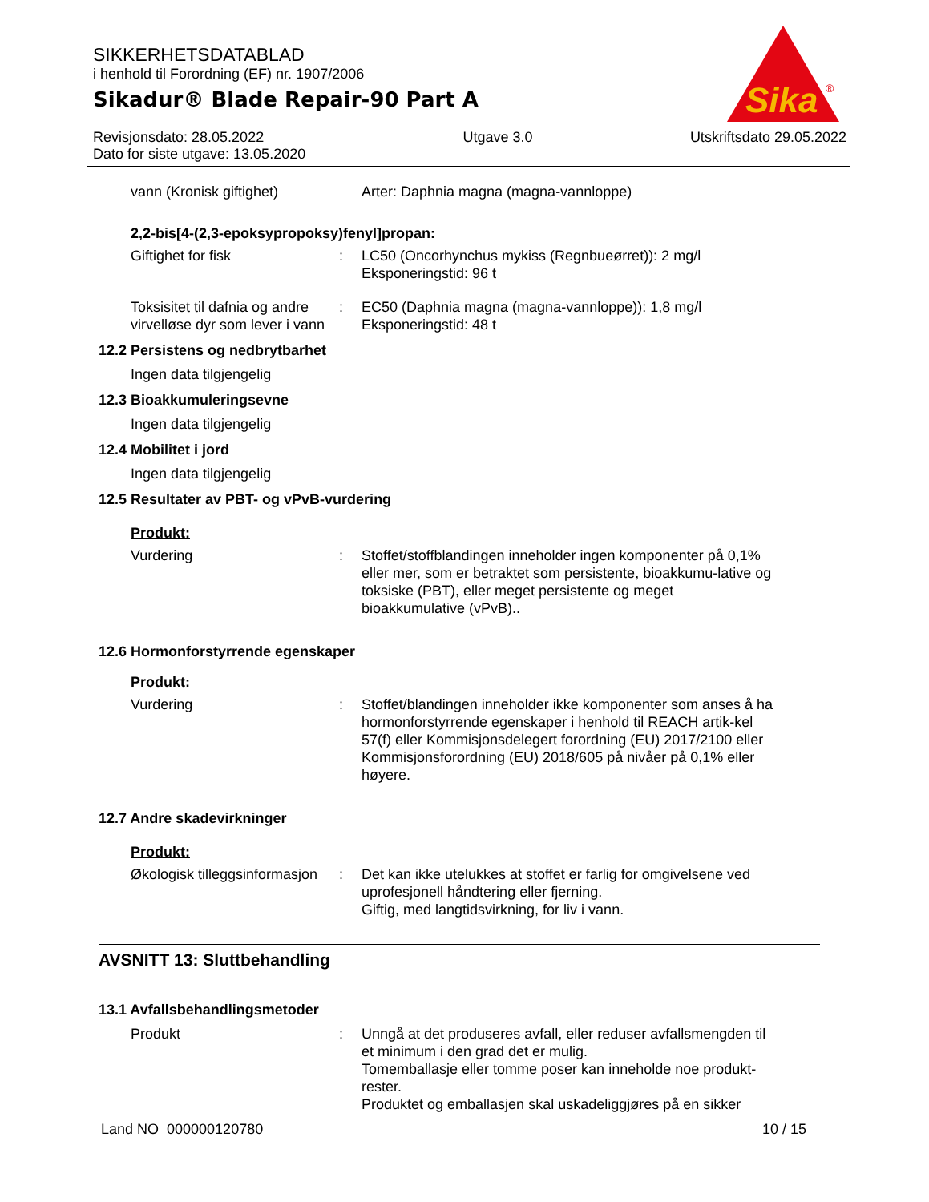SIKKERHETSDATABLAD
i henhold til Forordning (EF) nr. 1907/2006
Sikadur® Blade Repair-90 Part A
Revisjonsdato: 28.05.2022
Dato for siste utgave: 13.05.2020
Utgave 3.0 Utskriftsdato 29.05.2022
Sika
®
vann (Kronisk giftighet) Arter: Daphnia magna (magna-vannloppe)
2,2-bis[4-(2,3-epoksypropoksy)fenyl]propan:
Giftighet for fisk : LC50 (Oncorhynchus mykiss (Regnbueørret)): 2 mg/l
Eksponeringstid: 96 t
Toksisitet til dafnia og andre virvelløse dyr som lever i vann
: EC50 (Daphnia magna (magna-vannloppe)): 1,8 mg/l
Eksponeringstid: 48 t
12.2 Persistens og nedbrytbarhet
Ingen data tilgjengelig
12.3 Bioakkumuleringsevne
Ingen data tilgjengelig
12.4 Mobilitet i jord
Ingen data tilgjengelig
12.5 Resultater av PBT- og vPvB-vurdering
Produkt:
Vurdering : Stoffet/stoffblandingen inneholder ingen komponenter på 0,1% eller mer, som er betraktet som persistente, bioakkumu-lative og toksiske (PBT), eller meget persistente og meget bioakkumulative (vPvB)..
12.6 Hormonforstyrrende egenskaper
Produkt:
Vurdering : Stoffet/blandingen inneholder ikke komponenter som anses å ha hormonforstyrrende egenskaper i henhold til REACH artik-kel 57(f) eller Kommisjonsdelegert forordning (EU) 2017/2100 eller Kommisjonsforordning (EU) 2018/605 på nivåer på 0,1% eller høyere.
12.7 Andre skadevirkninger
Produkt:
Økologisk tilleggsinformasjon
: Det kan ikke utelukkes at stoffet er farlig for omgivelsene ved uprofesjonell håndtering eller fjerning.
Giftig, med langtidsvirkning, for liv i vann.
AVSNITT 13: Sluttbehandling
13.1 Avfallsbehandlingsmetoder
Produkt : Unngå at det produseres avfall, eller reduser avfallsmengden til et minimum i den grad det er mulig.
Tomemballasje eller tomme poser kan inneholde noe produkt-rester.
Produktet og emballasjen skal uskadeliggjøres på en sikker
Land NO 000000120780 10 / 15